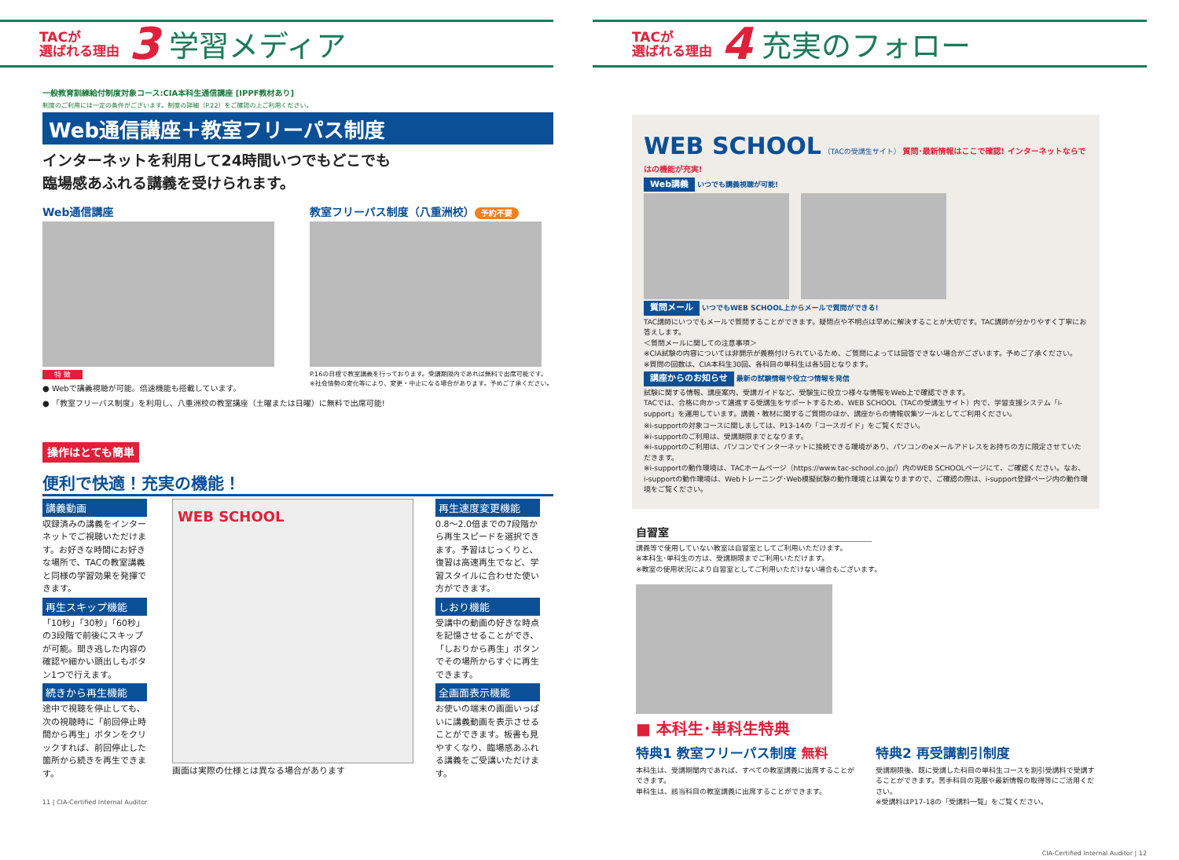TACが
選ばれる理由
3
学習メディア
一般教育訓練給付制度対象コース:CIA本科生通信講座 [IPPF教材あり]
制度のご利用には一定の条件がございます。制度の詳細（P.22）をご確認の上ご利用ください。
Web通信講座＋教室フリーパス制度
インターネットを利用して24時間いつでもどこでも
臨場感あふれる講義を受けられます。
Web通信講座
特 徴
● Webで講義視聴が可能。倍速機能も搭載しています。
教室フリーパス制度（八重洲校） 予約不要
P.16の日程で教室講義を行っております。受講期限内であれば無料で出席可能です。
※社会情勢の変化等により、変更・中止になる場合があります。予めご了承ください。
● 「教室フリーパス制度」を利用し、八重洲校の教室講座（土曜または日曜）に無料で出席可能!
操作はとても簡単
便利で快適！充実の機能！
講義動画
収録済みの講義をインターネットでご視聴いただけます。お好きな時間にお好きな場所で、TACの教室講義と同様の学習効果を発揮できます。
再生スキップ機能
「10秒」「30秒」「60秒」の3段階で前後にスキップが可能。聞き逃した内容の確認や細かい頭出しもボタン1つで行えます。
続きから再生機能
途中で視聴を停止しても、次の視聴時に「前回停止時間から再生」ボタンをクリックすれば、前回停止した箇所から続きを再生できます。
WEB SCHOOL
画面は実際の仕様とは異なる場合があります
再生速度変更機能
0.8～2.0倍までの7段階から再生スピードを選択できます。予習はじっくりと、復習は高速再生でなど、学習スタイルに合わせた使い方ができます。
しおり機能
受講中の動画の好きな時点を記憶させることができ、「しおりから再生」ボタンでその場所からすぐに再生できます。
全画面表示機能
お使いの端末の画面いっぱいに講義動画を表示させることができます。板書も見やすくなり、臨場感あふれる講義をご受講いただけます。
11 | CIA-Certified Internal Auditor
TACが
選ばれる理由
4
充実のフォロー
WEB SCHOOL （TACの受講生サイト） 質問･最新情報はここで確認! インターネットならではの機能が充実!
Web講義 いつでも講義視聴が可能!
質問メール いつでもWEB SCHOOL上からメールで質問ができる!
TAC講師にいつでもメールで質問することができます。疑問点や不明点は早めに解決することが大切です。TAC講師が分かりやすく丁寧にお答えします。
＜質問メールに関しての注意事項＞
※CIA試験の内容については非開示が義務付けられているため、ご質問によっては回答できない場合がございます。予めご了承ください。
※質問の回数は、CIA本科生30回、各科目の単科生は各5回となります。
講座からのお知らせ 最新の試験情報や役立つ情報を発信
試験に関する情報、講座案内、受講ガイドなど、受験生に役立つ様々な情報をWeb上で確認できます。
TACでは、合格に向かって邁進する受講生をサポートするため、WEB SCHOOL（TACの受講生サイト）内で、学習支援システム「i-support」を運用しています。講義・教材に関するご質問のほか、講座からの情報収集ツールとしてご利用ください。
※i-supportの対象コースに関しましては、P13-14の「コースガイド」をご覧ください。
※i-supportのご利用は、受講期限までとなります。
※i-supportのご利用は、パソコンでインターネットに接続できる環境があり、パソコンのeメールアドレスをお持ちの方に限定させていただきます。
※i-supportの動作環境は、TACホームページ（https://www.tac-school.co.jp/）内のWEB SCHOOLページにて、ご確認ください。なお、i-supportの動作環境は、Webトレーニング･Web模擬試験の動作環境とは異なりますので、ご確認の際は、i-support登録ページ内の動作環境をご覧ください。
自習室
講義等で使用していない教室は自習室としてご利用いただけます。
※本科生･単科生の方は、受講期限までご利用いただけます。
※教室の使用状況により自習室としてご利用いただけない場合もございます。
■ 本科生･単科生特典
特典1 教室フリーパス制度 無料
本科生は、受講期間内であれば、すべての教室講義に出席することができます。
単科生は、該当科目の教室講義に出席することができます。
特典2 再受講割引制度
受講期限後、既に受講した科目の単科生コースを割引受講料で受講することができます。苦手科目の克服や最新情報の取得等にご活用ください。
※受講料はP17-18の「受講料一覧」をご覧ください。
CIA-Certified Internal Auditor | 12